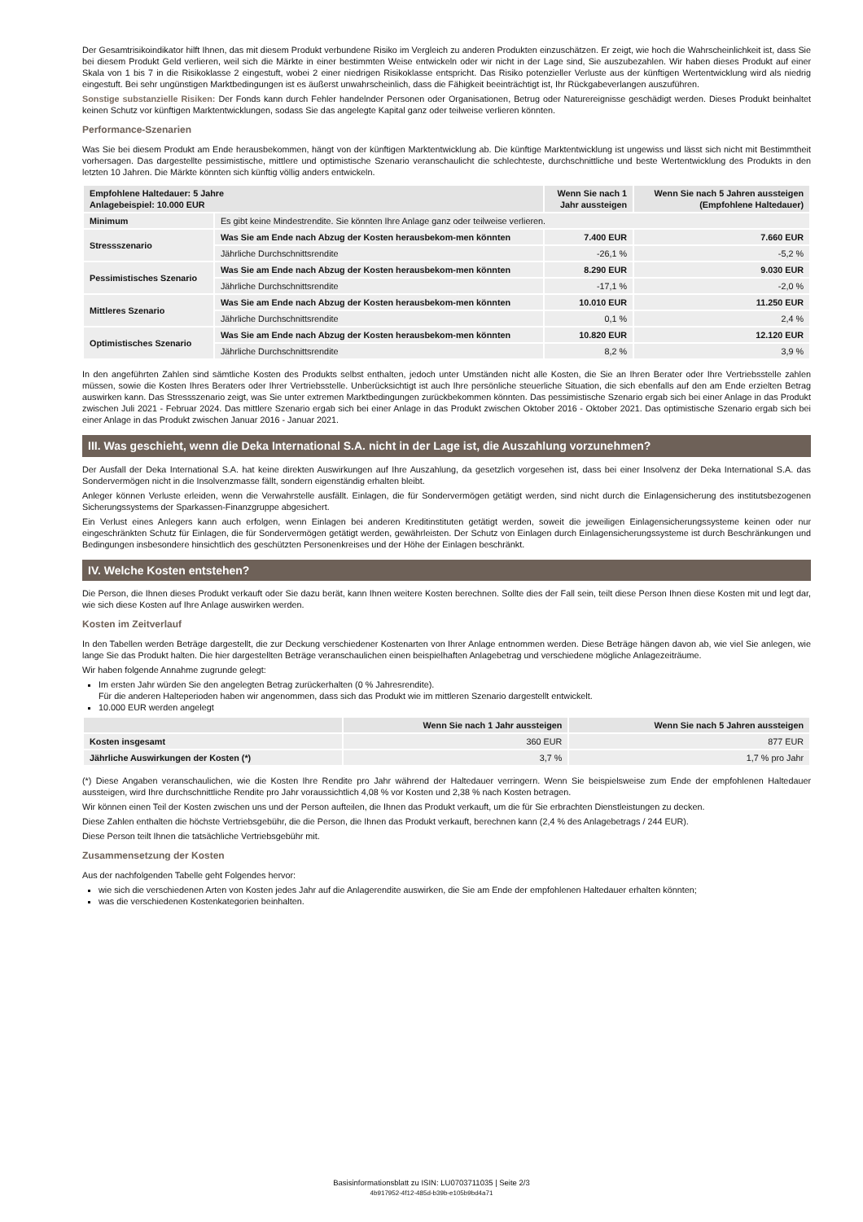Der Gesamtrisikoindikator hilft Ihnen, das mit diesem Produkt verbundene Risiko im Vergleich zu anderen Produkten einzuschätzen. Er zeigt, wie hoch die Wahrscheinlichkeit ist, dass Sie bei diesem Produkt Geld verlieren, weil sich die Märkte in einer bestimmten Weise entwickeln oder wir nicht in der Lage sind, Sie auszubezahlen. Wir haben dieses Produkt auf einer Skala von 1 bis 7 in die Risikoklasse 2 eingestuft, wobei 2 einer niedrigen Risikoklasse entspricht. Das Risiko potenzieller Verluste aus der künftigen Wertentwicklung wird als niedrig eingestuft. Bei sehr ungünstigen Marktbedingungen ist es äußerst unwahrscheinlich, dass die Fähigkeit beeinträchtigt ist, Ihr Rückgabeverlangen auszuführen.
Sonstige substanzielle Risiken: Der Fonds kann durch Fehler handelnder Personen oder Organisationen, Betrug oder Naturereignisse geschädigt werden. Dieses Produkt beinhaltet keinen Schutz vor künftigen Marktentwicklungen, sodass Sie das angelegte Kapital ganz oder teilweise verlieren könnten.
Performance-Szenarien
Was Sie bei diesem Produkt am Ende herausbekommen, hängt von der künftigen Marktentwicklung ab. Die künftige Marktentwicklung ist ungewiss und lässt sich nicht mit Bestimmtheit vorhersagen. Das dargestellte pessimistische, mittlere und optimistische Szenario veranschaulicht die schlechteste, durchschnittliche und beste Wertentwicklung des Produkts in den letzten 10 Jahren. Die Märkte könnten sich künftig völlig anders entwickeln.
| Empfohlene Haltedauer: 5 Jahre Anlagebeispiel: 10.000 EUR | | Wenn Sie nach 1 Jahr aussteigen | Wenn Sie nach 5 Jahren aussteigen (Empfohlene Haltedauer) |
| --- | --- | --- | --- |
| Minimum | Es gibt keine Mindestrendite. Sie könnten Ihre Anlage ganz oder teilweise verlieren. | | |
| Stressszenario | Was Sie am Ende nach Abzug der Kosten herausbekom-men könnten | 7.400 EUR | 7.660 EUR |
| | Jährliche Durchschnittsrendite | -26,1 % | -5,2 % |
| Pessimistisches Szenario | Was Sie am Ende nach Abzug der Kosten herausbekom-men könnten | 8.290 EUR | 9.030 EUR |
| | Jährliche Durchschnittsrendite | -17,1 % | -2,0 % |
| Mittleres Szenario | Was Sie am Ende nach Abzug der Kosten herausbekom-men könnten | 10.010 EUR | 11.250 EUR |
| | Jährliche Durchschnittsrendite | 0,1 % | 2,4 % |
| Optimistisches Szenario | Was Sie am Ende nach Abzug der Kosten herausbekom-men könnten | 10.820 EUR | 12.120 EUR |
| | Jährliche Durchschnittsrendite | 8,2 % | 3,9 % |
In den angeführten Zahlen sind sämtliche Kosten des Produkts selbst enthalten, jedoch unter Umständen nicht alle Kosten, die Sie an Ihren Berater oder Ihre Vertriebsstelle zahlen müssen, sowie die Kosten Ihres Beraters oder Ihrer Vertriebsstelle. Unberücksichtigt ist auch Ihre persönliche steuerliche Situation, die sich ebenfalls auf den am Ende erzielten Betrag auswirken kann. Das Stressszenario zeigt, was Sie unter extremen Marktbedingungen zurückbekommen könnten. Das pessimistische Szenario ergab sich bei einer Anlage in das Produkt zwischen Juli 2021 - Februar 2024. Das mittlere Szenario ergab sich bei einer Anlage in das Produkt zwischen Oktober 2016 - Oktober 2021. Das optimistische Szenario ergab sich bei einer Anlage in das Produkt zwischen Januar 2016 - Januar 2021.
III. Was geschieht, wenn die Deka International S.A. nicht in der Lage ist, die Auszahlung vorzunehmen?
Der Ausfall der Deka International S.A. hat keine direkten Auswirkungen auf Ihre Auszahlung, da gesetzlich vorgesehen ist, dass bei einer Insolvenz der Deka International S.A. das Sondervermögen nicht in die Insolvenzmasse fällt, sondern eigenständig erhalten bleibt.
Anleger können Verluste erleiden, wenn die Verwahrstelle ausfällt. Einlagen, die für Sondervermögen getätigt werden, sind nicht durch die Einlagensicherung des institutsbezogenen Sicherungssystems der Sparkassen-Finanzgruppe abgesichert.
Ein Verlust eines Anlegers kann auch erfolgen, wenn Einlagen bei anderen Kreditinstituten getätigt werden, soweit die jeweiligen Einlagensicherungssysteme keinen oder nur eingeschränkten Schutz für Einlagen, die für Sondervermögen getätigt werden, gewährleisten. Der Schutz von Einlagen durch Einlagensicherungssysteme ist durch Beschränkungen und Bedingungen insbesondere hinsichtlich des geschützten Personenkreises und der Höhe der Einlagen beschränkt.
IV. Welche Kosten entstehen?
Die Person, die Ihnen dieses Produkt verkauft oder Sie dazu berät, kann Ihnen weitere Kosten berechnen. Sollte dies der Fall sein, teilt diese Person Ihnen diese Kosten mit und legt dar, wie sich diese Kosten auf Ihre Anlage auswirken werden.
Kosten im Zeitverlauf
In den Tabellen werden Beträge dargestellt, die zur Deckung verschiedener Kostenarten von Ihrer Anlage entnommen werden. Diese Beträge hängen davon ab, wie viel Sie anlegen, wie lange Sie das Produkt halten. Die hier dargestellten Beträge veranschaulichen einen beispielhaften Anlagebetrag und verschiedene mögliche Anlagezeiträume.
Wir haben folgende Annahme zugrunde gelegt:
Im ersten Jahr würden Sie den angelegten Betrag zurückerhalten (0 % Jahresrendite).
Für die anderen Halteperioden haben wir angenommen, dass sich das Produkt wie im mittleren Szenario dargestellt entwickelt.
10.000 EUR werden angelegt
| | Wenn Sie nach 1 Jahr aussteigen | Wenn Sie nach 5 Jahren aussteigen |
| --- | --- | --- |
| Kosten insgesamt | 360 EUR | 877 EUR |
| Jährliche Auswirkungen der Kosten (*) | 3,7 % | 1,7 % pro Jahr |
(*) Diese Angaben veranschaulichen, wie die Kosten Ihre Rendite pro Jahr während der Haltedauer verringern. Wenn Sie beispielsweise zum Ende der empfohlenen Haltedauer aussteigen, wird Ihre durchschnittliche Rendite pro Jahr voraussichtlich 4,08 % vor Kosten und 2,38 % nach Kosten betragen.
Wir können einen Teil der Kosten zwischen uns und der Person aufteilen, die Ihnen das Produkt verkauft, um die für Sie erbrachten Dienstleistungen zu decken.
Diese Zahlen enthalten die höchste Vertriebsgebühr, die die Person, die Ihnen das Produkt verkauft, berechnen kann (2,4 % des Anlagebetrags / 244 EUR).
Diese Person teilt Ihnen die tatsächliche Vertriebsgebühr mit.
Zusammensetzung der Kosten
Aus der nachfolgenden Tabelle geht Folgendes hervor:
wie sich die verschiedenen Arten von Kosten jedes Jahr auf die Anlagerendite auswirken, die Sie am Ende der empfohlenen Haltedauer erhalten könnten;
was die verschiedenen Kostenkategorien beinhalten.
Basisinformationsblatt zu ISIN: LU0703711035 | Seite 2/3
4b917952-4f12-485d-b39b-e105b9bd4a71